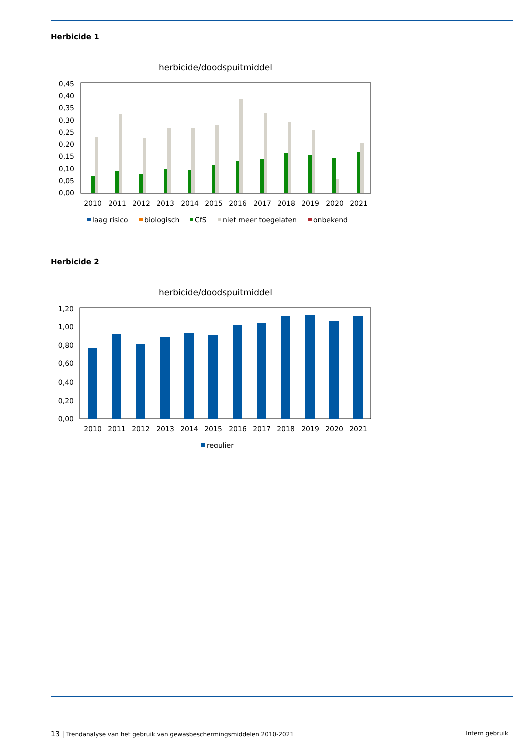Herbicide 1
herbicide/doodspuitmiddel
0,45
0,40
0,35
0,30
0,25
0,20
0,15
0,10
0,05
0,00
2010
2011
2012
2013
2014
2015
2016
2017
2018
2019
2020
2021
laag risico
biologisch
CfS
niet meer toegelaten
onbekend
Herbicide 2
herbicide/doodspuitmiddel
1,20
1,00
0,80
0,60
0,40
0,20
0,00
2010
2011
2012
2013
2014
2015
2016
2017
2018
2019
2020
2021
regulier
13 | Trendanalyse van het gebruik van gewasbeschermingsmiddelen 2010-2021 Intern gebruik